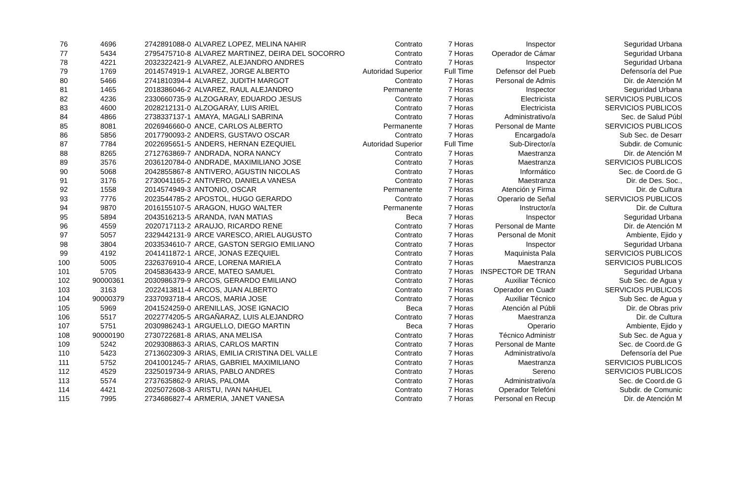| 76 | 4696 | 2742891088-0 | ALVAREZ LOPEZ, MELINA NAHIR | Contrato | 7 Horas | Inspector | Seguridad Urbana |
| 77 | 5434 | 2795475710-8 | ALVAREZ MARTINEZ, DEIRA DEL SOCORRO | Contrato | 7 Horas | Operador de Cámar | Seguridad Urbana |
| 78 | 4221 | 2032322421-9 | ALVAREZ, ALEJANDRO ANDRES | Contrato | 7 Horas | Inspector | Seguridad Urbana |
| 79 | 1769 | 2014574919-1 | ALVAREZ, JORGE ALBERTO | Autoridad Superior | Full Time | Defensor del Pueb | Defensoría del Pue |
| 80 | 5466 | 2741810394-4 | ALVAREZ, JUDITH MARGOT | Contrato | 7 Horas | Personal de Admis | Dir. de Atención M |
| 81 | 1465 | 2018386046-2 | ALVAREZ, RAUL ALEJANDRO | Permanente | 7 Horas | Inspector | Seguridad Urbana |
| 82 | 4236 | 2330660735-9 | ALZOGARAY, EDUARDO JESUS | Contrato | 7 Horas | Electricista | SERVICIOS PUBLICOS |
| 83 | 4600 | 2028212131-0 | ALZOGARAY, LUIS ARIEL | Contrato | 7 Horas | Electricista | SERVICIOS PUBLICOS |
| 84 | 4866 | 2738337137-1 | AMAYA, MAGALI SABRINA | Contrato | 7 Horas | Administrativo/a | Sec. de Salud Públ |
| 85 | 8081 | 2026946660-0 | ANCE, CARLOS ALBERTO | Permanente | 7 Horas | Personal de Mante | SERVICIOS PUBLICOS |
| 86 | 5856 | 2017790093-2 | ANDERS, GUSTAVO OSCAR | Contrato | 7 Horas | Encargado/a | Sub Sec. de Desarr |
| 87 | 7784 | 2022695651-5 | ANDERS, HERNAN EZEQUIEL | Autoridad Superior | Full Time | Sub-Director/a | Subdir. de Comunic |
| 88 | 8265 | 2712763869-7 | ANDRADA, NORA NANCY | Contrato | 7 Horas | Maestranza | Dir. de Atención M |
| 89 | 3576 | 2036120784-0 | ANDRADE, MAXIMILIANO JOSE | Contrato | 7 Horas | Maestranza | SERVICIOS PUBLICOS |
| 90 | 5068 | 2042855867-8 | ANTIVERO, AGUSTIN NICOLAS | Contrato | 7 Horas | Informático | Sec. de Coord.de G |
| 91 | 3176 | 2730041165-2 | ANTIVERO, DANIELA VANESA | Contrato | 7 Horas | Maestranza | Dir. de Des. Soc., |
| 92 | 1558 | 2014574949-3 | ANTONIO, OSCAR | Permanente | 7 Horas | Atención y Firma | Dir. de Cultura |
| 93 | 7776 | 2023544785-2 | APOSTOL, HUGO GERARDO | Contrato | 7 Horas | Operario de Señal | SERVICIOS PUBLICOS |
| 94 | 9870 | 2016155107-5 | ARAGON, HUGO WALTER | Permanente | 7 Horas | Instructor/a | Dir. de Cultura |
| 95 | 5894 | 2043516213-5 | ARANDA, IVAN MATIAS | Beca | 7 Horas | Inspector | Seguridad Urbana |
| 96 | 4559 | 2020717113-2 | ARAUJO, RICARDO RENE | Contrato | 7 Horas | Personal de Mante | Dir. de Atención M |
| 97 | 5057 | 2329442131-9 | ARCE VARESCO, ARIEL AUGUSTO | Contrato | 7 Horas | Personal de Monit | Ambiente, Ejido y |
| 98 | 3804 | 2033534610-7 | ARCE, GASTON SERGIO EMILIANO | Contrato | 7 Horas | Inspector | Seguridad Urbana |
| 99 | 4192 | 2041411872-1 | ARCE, JONAS EZEQUIEL | Contrato | 7 Horas | Maquinista Pala | SERVICIOS PUBLICOS |
| 100 | 5005 | 2326376910-4 | ARCE, LORENA MARIELA | Contrato | 7 Horas | Maestranza | SERVICIOS PUBLICOS |
| 101 | 5705 | 2045836433-9 | ARCE, MATEO SAMUEL | Contrato | 7 Horas | INSPECTOR DE TRAN | Seguridad Urbana |
| 102 | 90000361 | 2030986379-9 | ARCOS, GERARDO EMILIANO | Contrato | 7 Horas | Auxiliar Técnico | Sub Sec. de Agua y |
| 103 | 3163 | 2022413811-4 | ARCOS, JUAN ALBERTO | Contrato | 7 Horas | Operador en Cuadr | SERVICIOS PUBLICOS |
| 104 | 90000379 | 2337093718-4 | ARCOS, MARIA JOSE | Contrato | 7 Horas | Auxiliar Técnico | Sub Sec. de Agua y |
| 105 | 5969 | 2041524259-0 | ARENILLAS, JOSE IGNACIO | Beca | 7 Horas | Atención al Públi | Dir. de Obras priv |
| 106 | 5517 | 2022774205-5 | ARGAÑARAZ, LUIS ALEJANDRO | Contrato | 7 Horas | Maestranza | Dir. de Cultura |
| 107 | 5751 | 2030986243-1 | ARGUELLO, DIEGO MARTIN | Beca | 7 Horas | Operario | Ambiente, Ejido y |
| 108 | 90000190 | 2730722681-8 | ARIAS, ANA MELISA | Contrato | 7 Horas | Técnico Administr | Sub Sec. de Agua y |
| 109 | 5242 | 2029308863-3 | ARIAS, CARLOS MARTIN | Contrato | 7 Horas | Personal de Mante | Sec. de Coord.de G |
| 110 | 5423 | 2713602309-3 | ARIAS, EMILIA CRISTINA DEL VALLE | Contrato | 7 Horas | Administrativo/a | Defensoría del Pue |
| 111 | 5752 | 2041001245-7 | ARIAS, GABRIEL MAXIMILIANO | Contrato | 7 Horas | Maestranza | SERVICIOS PUBLICOS |
| 112 | 4529 | 2325019734-9 | ARIAS, PABLO ANDRES | Contrato | 7 Horas | Sereno | SERVICIOS PUBLICOS |
| 113 | 5574 | 2737635862-9 | ARIAS, PALOMA | Contrato | 7 Horas | Administrativo/a | Sec. de Coord.de G |
| 114 | 4421 | 2025072608-3 | ARISTU, IVAN NAHUEL | Contrato | 7 Horas | Operador Telefóni | Subdir. de Comunic |
| 115 | 7995 | 2734686827-4 | ARMERIA, JANET VANESA | Contrato | 7 Horas | Personal en Recup | Dir. de Atención M |